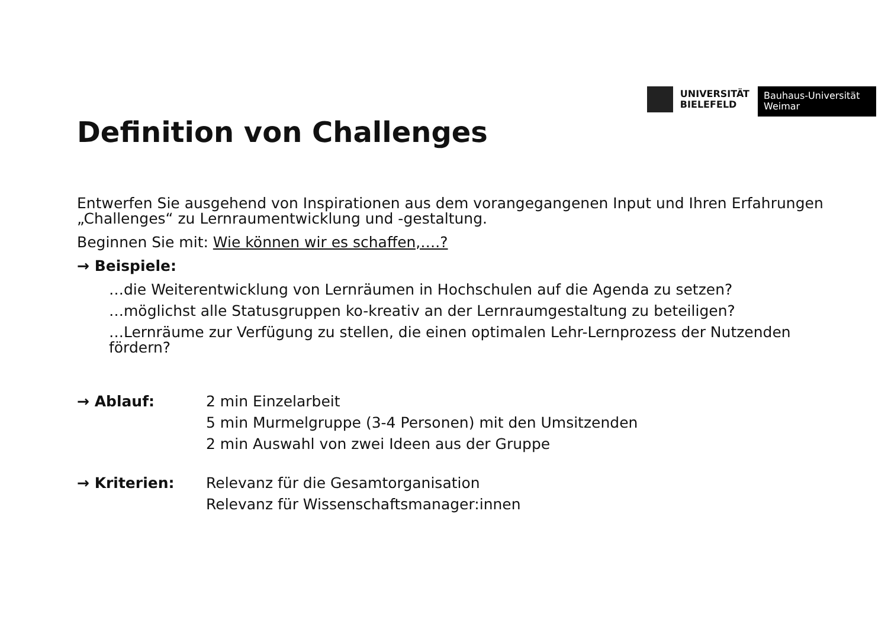UNIVERSITÄT
BIELEFELD
Bauhaus-Universität
Weimar
Definition von Challenges
Entwerfen Sie ausgehend von Inspirationen aus dem vorangegangenen Input und Ihren Erfahrungen „Challenges“ zu Lernraumentwicklung und -gestaltung.
Beginnen Sie mit: Wie können wir es schaffen,….?
→ Beispiele:
…die Weiterentwicklung von Lernräumen in Hochschulen auf die Agenda zu setzen?
…möglichst alle Statusgruppen ko-kreativ an der Lernraumgestaltung zu beteiligen?
…Lernräume zur Verfügung zu stellen, die einen optimalen Lehr-Lernprozess der Nutzenden fördern?
→ Ablauf: 2 min Einzelarbeit
5 min Murmelgruppe (3-4 Personen) mit den Umsitzenden
2 min Auswahl von zwei Ideen aus der Gruppe
→ Kriterien: Relevanz für die Gesamtorganisation
Relevanz für Wissenschaftsmanager:innen